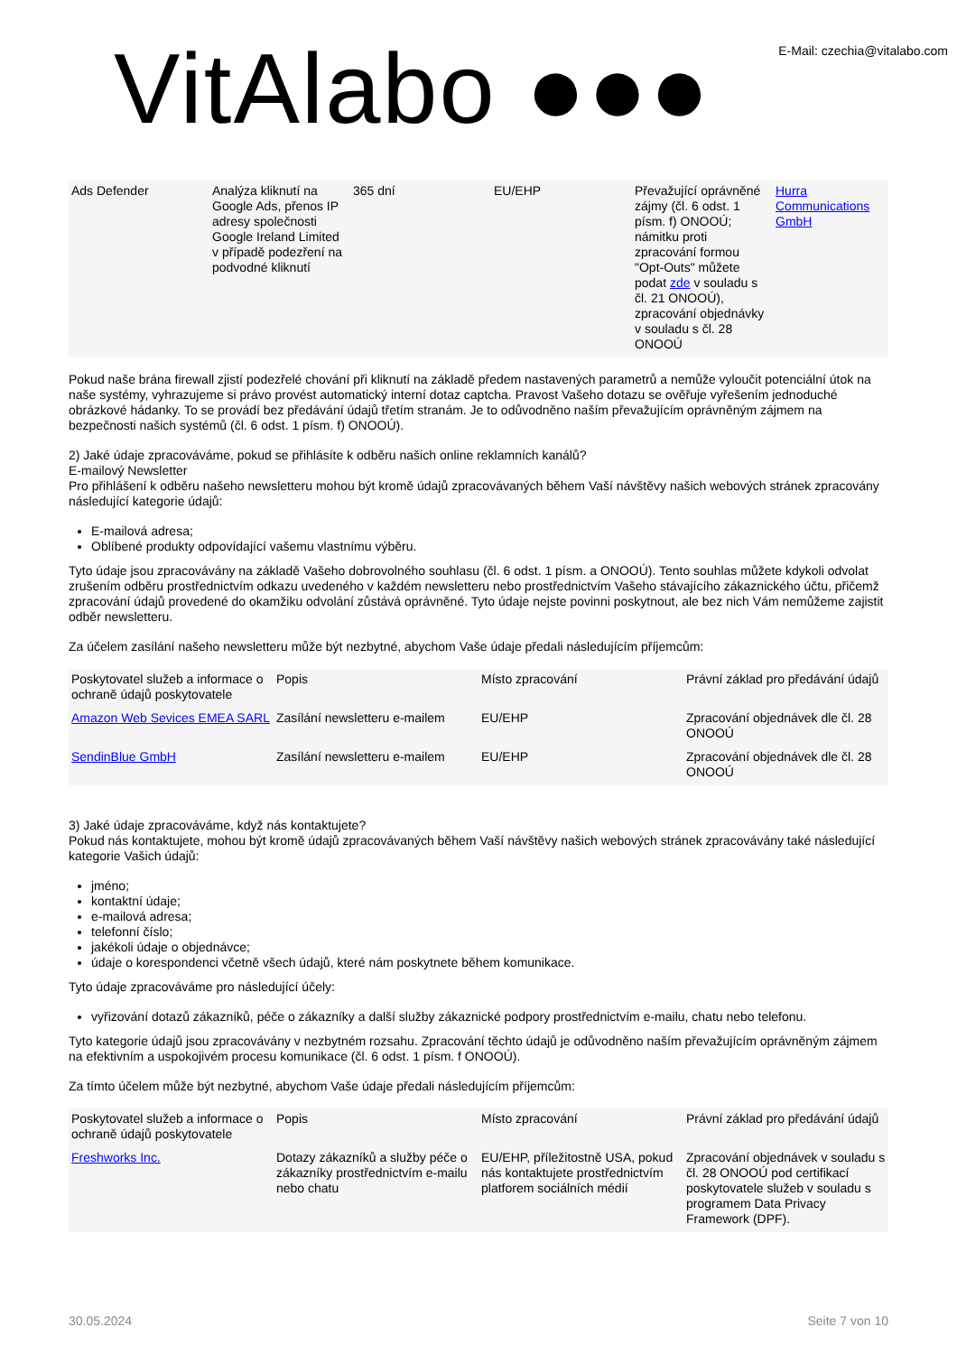VitAlabo ●●●
E-Mail: czechia@vitalabo.com
| Ads Defender | Analýza kliknutí na Google Ads, přenos IP adresy společnosti Google Ireland Limited v případě podezření na podvodné kliknutí | 365 dní | EU/EHP | Převažující oprávněné zájmy (čl. 6 odst. 1 písm. f) ONOOÚ; námitku proti zpracování formou "Opt-Outs" můžete podat zde v souladu s čl. 21 ONOOÚ), zpracování objednávky v souladu s čl. 28 ONOOÚ | Hurra Communications GmbH |
Pokud naše brána firewall zjistí podezřelé chování při kliknutí na základě předem nastavených parametrů a nemůže vyloučit potenciální útok na naše systémy, vyhrazujeme si právo provést automatický interní dotaz captcha. Pravost Vašeho dotazu se ověřuje vyřešením jednoduché obrázkové hádanky. To se provádí bez předávání údajů třetím stranám. Je to odůvodněno naším převažujícím oprávněným zájmem na bezpečnosti našich systémů (čl. 6 odst. 1 písm. f) ONOOÚ).
2) Jaké údaje zpracováváme, pokud se přihlásíte k odběru našich online reklamních kanálů?
E-mailový Newsletter
Pro přihlášení k odběru našeho newsletteru mohou být kromě údajů zpracovávaných během Vaší návštěvy našich webových stránek zpracovány následující kategorie údajů:
E-mailová adresa;
Oblíbené produkty odpovídající vašemu vlastnímu výběru.
Tyto údaje jsou zpracovávány na základě Vašeho dobrovolného souhlasu (čl. 6 odst. 1 písm. a ONOOÚ). Tento souhlas můžete kdykoli odvolat zrušením odběru prostřednictvím odkazu uvedeného v každém newsletteru nebo prostřednictvím Vašeho stávajícího zákaznického účtu, přičemž zpracování údajů provedené do okamžiku odvolání zůstává oprávněné. Tyto údaje nejste povinni poskytnout, ale bez nich Vám nemůžeme zajistit odběr newsletteru.
Za účelem zasílání našeho newsletteru může být nezbytné, abychom Vaše údaje předali následujícím příjemcům:
| Poskytovatel služeb a informace o ochraně údajů poskytovatele | Popis | Místo zpracování | Právní základ pro předávání údajů |
| --- | --- | --- | --- |
| Amazon Web Sevices EMEA SARL | Zasílání newsletteru e-mailem | EU/EHP | Zpracování objednávek dle čl. 28 ONOOÚ |
| SendinBlue GmbH | Zasílání newsletteru e-mailem | EU/EHP | Zpracování objednávek dle čl. 28 ONOOÚ |
3) Jaké údaje zpracováváme, když nás kontaktujete?
Pokud nás kontaktujete, mohou být kromě údajů zpracovávaných během Vaší návštěvy našich webových stránek zpracovávány také následující kategorie Vašich údajů:
jméno;
kontaktní údaje;
e-mailová adresa;
telefonní číslo;
jakékoli údaje o objednávce;
údaje o korespondenci včetně všech údajů, které nám poskytnete během komunikace.
Tyto údaje zpracováváme pro následující účely:
vyřizování dotazů zákazníků, péče o zákazníky a další služby zákaznické podpory prostřednictvím e-mailu, chatu nebo telefonu.
Tyto kategorie údajů jsou zpracovávány v nezbytném rozsahu. Zpracování těchto údajů je odůvodněno naším převažujícím oprávněným zájmem na efektivním a uspokojivém procesu komunikace (čl. 6 odst. 1 písm. f ONOOÚ).
Za tímto účelem může být nezbytné, abychom Vaše údaje předali následujícím příjemcům:
| Poskytovatel služeb a informace o ochraně údajů poskytovatele | Popis | Místo zpracování | Právní základ pro předávání údajů |
| --- | --- | --- | --- |
| Freshworks Inc. | Dotazy zákazníků a služby péče o zákazníky prostřednictvím e-mailu nebo chatu | EU/EHP, příležitostně USA, pokud nás kontaktujete prostřednictvím platforem sociálních médií | Zpracování objednávek v souladu s čl. 28 ONOOÚ pod certifikací poskytovatele služeb v souladu s programem Data Privacy Framework (DPF). |
30.05.2024 Seite 7 von 10